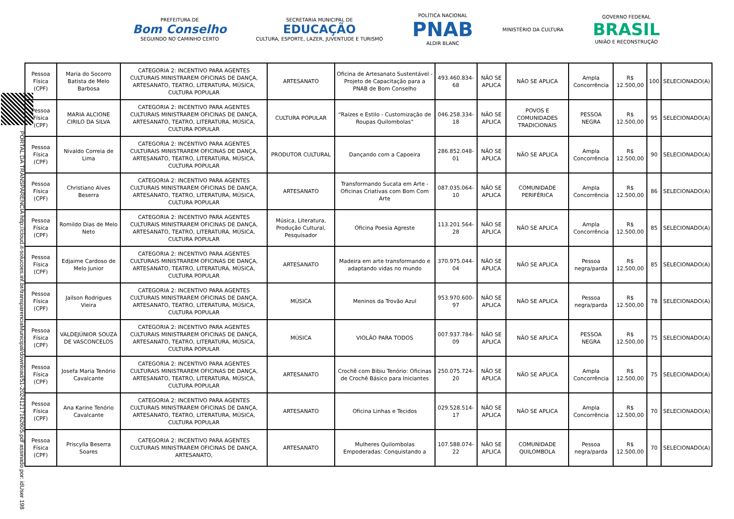PREFEITURA DE
Bom Conselho
SEGUINDO NO CAMINHO CERTO
SECRETARIA MUNICIPAL DE
EDUCAÇÃO
CULTURA, ESPORTE, LAZER, JUVENTUDE E TURISMO
POLÍTICA NACIONAL
PNAB
ALDIR BLANC
MINISTÉRIO DA CULTURA
GOVERNO FEDERAL
BRASIL
UNIÃO E RECONSTRUÇÃO
PORTAL DA TRANSPARENCIA http://cloud.it-solucoes.inf.br/transparenciaMunicipal/download/51-20241217162605.pdf assinado por: idUser 198
| Pessoa Física (CPF) | Maria do Socorro Batista de Melo Barbosa | CATEGORIA 2: INCENTIVO PARA AGENTES CULTURAIS MINISTRAREM OFICINAS DE DANÇA, ARTESANATO, TEATRO, LITERATURA, MÚSICA, CULTURA POPULAR | ARTESANATO | Oficina de Artesanato Sustentável - Projeto de Capacitação para a PNAB de Bom Conselho | 493.460.834-68 | NÃO SE APLICA | NÃO SE APLICA | Ampla Concorrência | R$ 12.500,00 | 100 | SELECIONADO(A) |
| Pessoa Física (CPF) | MARIA ALCIONE CIRILO DA SILVA | CATEGORIA 2: INCENTIVO PARA AGENTES CULTURAIS MINISTRAREM OFICINAS DE DANÇA, ARTESANATO, TEATRO, LITERATURA, MÚSICA, CULTURA POPULAR | CULTURA POPULAR | “Raízes e Estilo - Customização de Roupas Quilombolas” | 046.258.334-18 | NÃO SE APLICA | POVOS E COMUNIDADES TRADICIONAIS | PESSOA NEGRA | R$ 12.500,00 | 95 | SELECIONADO(A) |
| Pessoa Física (CPF) | Nivaldo Correia de Lima | CATEGORIA 2: INCENTIVO PARA AGENTES CULTURAIS MINISTRAREM OFICINAS DE DANÇA, ARTESANATO, TEATRO, LITERATURA, MÚSICA, CULTURA POPULAR | PRODUTOR CULTURAL | Dançando com a Capoeira | 286.852.048-01 | NÃO SE APLICA | NÃO SE APLICA | Ampla Concorrência | R$ 12.500,00 | 90 | SELECIONADO(A) |
| Pessoa Física (CPF) | Christiano Alves Beserra | CATEGORIA 2: INCENTIVO PARA AGENTES CULTURAIS MINISTRAREM OFICINAS DE DANÇA, ARTESANATO, TEATRO, LITERATURA, MÚSICA, CULTURA POPULAR | ARTESANATO | Transformando Sucata em Arte - Oficinas Criativas com Bom Com Arte | 087.035.064-10 | NÃO SE APLICA | COMUNIDADE PERIFÉRICA | Ampla Concorrência | R$ 12.500,00 | 86 | SELECIONADO(A) |
| Pessoa Física (CPF) | Romildo Dias de Melo Neto | CATEGORIA 2: INCENTIVO PARA AGENTES CULTURAIS MINISTRAREM OFICINAS DE DANÇA, ARTESANATO, TEATRO, LITERATURA, MÚSICA, CULTURA POPULAR | Música, Literatura, Produção Cultural, Pesquisador | Oficina Poesia Agreste | 113.201.564-28 | NÃO SE APLICA | NÃO SE APLICA | Ampla Concorrência | R$ 12.500,00 | 85 | SELECIONADO(A) |
| Pessoa Física (CPF) | Edjaime Cardoso de Melo Junior | CATEGORIA 2: INCENTIVO PARA AGENTES CULTURAIS MINISTRAREM OFICINAS DE DANÇA, ARTESANATO, TEATRO, LITERATURA, MÚSICA, CULTURA POPULAR | ARTESANATO | Madeira em arte transformando e adaptando vidas no mundo | 370.975.044-04 | NÃO SE APLICA | NÃO SE APLICA | Pessoa negra/parda | R$ 12.500,00 | 85 | SELECIONADO(A) |
| Pessoa Física (CPF) | Jailson Rodrigues Vieira | CATEGORIA 2: INCENTIVO PARA AGENTES CULTURAIS MINISTRAREM OFICINAS DE DANÇA, ARTESANATO, TEATRO, LITERATURA, MÚSICA, CULTURA POPULAR | MÚSICA | Meninos da Trovão Azul | 953.970.600-97 | NÃO SE APLICA | NÃO SE APLICA | Pessoa negra/parda | R$ 12.500,00 | 78 | SELECIONADO(A) |
| Pessoa Física (CPF) | VALDEJÚNIOR SOUZA DE VASCONCELOS | CATEGORIA 2: INCENTIVO PARA AGENTES CULTURAIS MINISTRAREM OFICINAS DE DANÇA, ARTESANATO, TEATRO, LITERATURA, MÚSICA, CULTURA POPULAR | MÚSICA | VIOLÃO PARA TODOS | 007.937.784-09 | NÃO SE APLICA | NÃO SE APLICA | PESSOA NEGRA | R$ 12.500,00 | 75 | SELECIONADO(A) |
| Pessoa Física (CPF) | Josefa Maria Tenório Cavalcante | CATEGORIA 2: INCENTIVO PARA AGENTES CULTURAIS MINISTRAREM OFICINAS DE DANÇA, ARTESANATO, TEATRO, LITERATURA, MÚSICA, CULTURA POPULAR | ARTESANATO | Crochê com Bibiu Tenório: Oficinas de Crochê Básico para Iniciantes | 250.075.724-20 | NÃO SE APLICA | NÃO SE APLICA | Ampla Concorrência | R$ 12.500,00 | 75 | SELECIONADO(A) |
| Pessoa Física (CPF) | Ana Karine Tenório Cavalcante | CATEGORIA 2: INCENTIVO PARA AGENTES CULTURAIS MINISTRAREM OFICINAS DE DANÇA, ARTESANATO, TEATRO, LITERATURA, MÚSICA, CULTURA POPULAR | ARTESANATO | Oficina Linhas e Tecidos | 029.528.514-17 | NÃO SE APLICA | NÃO SE APLICA | Ampla Concorrência | R$ 12.500,00 | 70 | SELECIONADO(A) |
| Pessoa Física (CPF) | Priscylla Beserra Soares | CATEGORIA 2: INCENTIVO PARA AGENTES CULTURAIS MINISTRAREM OFICINAS DE DANÇA, ARTESANATO, | ARTESANATO | Mulheres Quilombolas Empoderadas: Conquistando a | 107.588.074-22 | NÃO SE APLICA | COMUNIDADE QUILOMBOLA | Pessoa negra/parda | R$ 12.500,00 | 70 | SELECIONADO(A) |